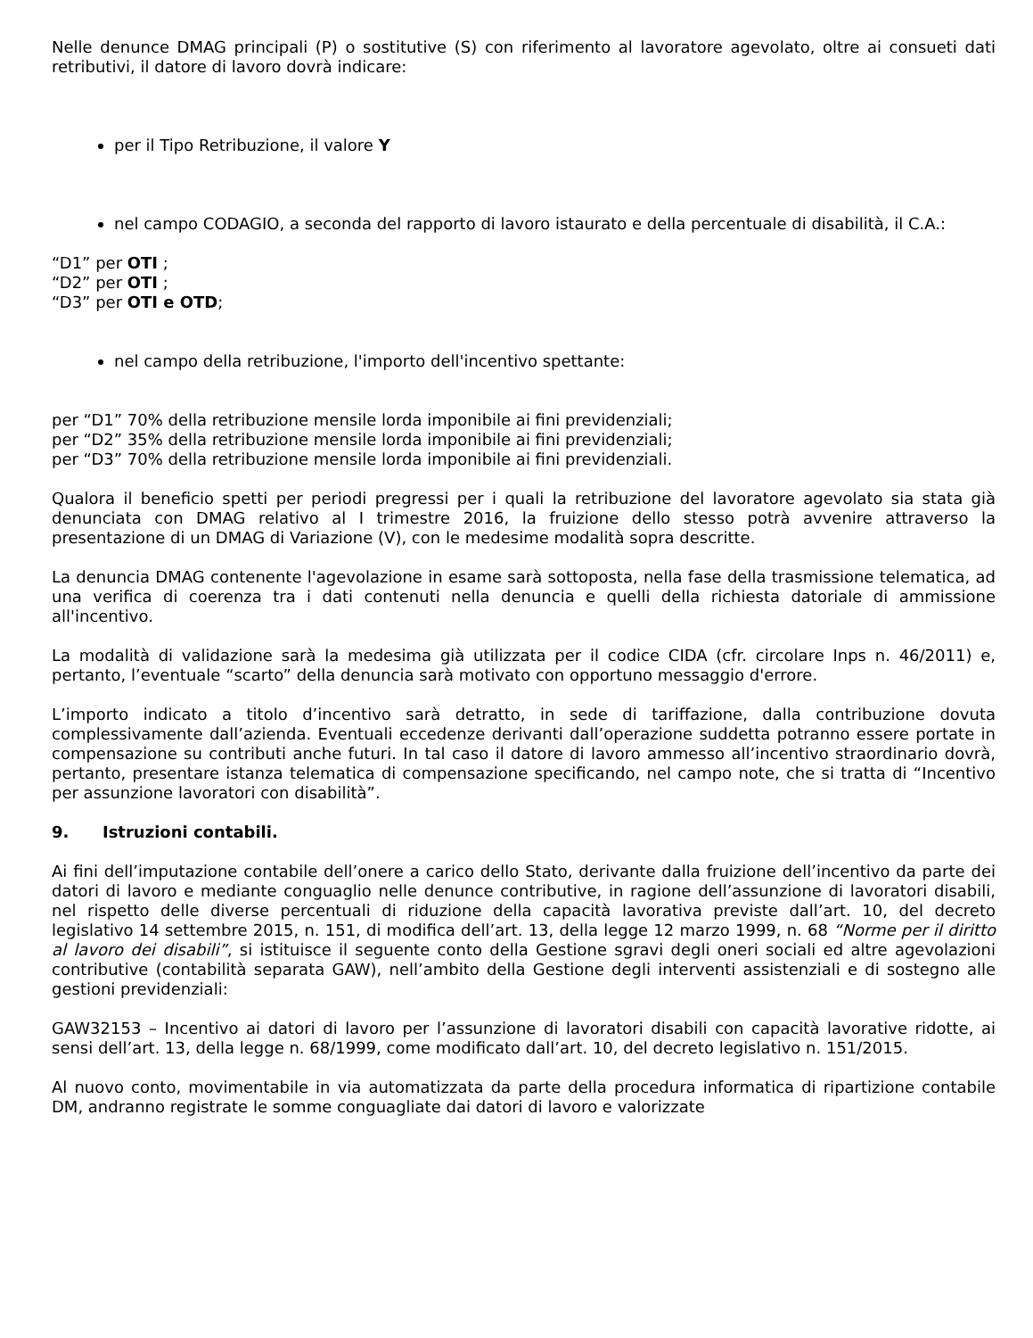Nelle denunce DMAG principali (P) o sostitutive (S) con riferimento al lavoratore agevolato, oltre ai consueti dati retributivi, il datore di lavoro dovrà indicare:
per il Tipo Retribuzione, il valore Y
nel campo CODAGIO, a seconda del rapporto di lavoro istaurato e della percentuale di disabilità, il C.A.:
“D1” per OTI ;
“D2” per OTI ;
“D3” per OTI e OTD;
nel campo della retribuzione, l'importo dell'incentivo spettante:
per “D1” 70% della retribuzione mensile lorda imponibile ai fini previdenziali;
per “D2” 35% della retribuzione mensile lorda imponibile ai fini previdenziali;
per “D3” 70% della retribuzione mensile lorda imponibile ai fini previdenziali.
Qualora il beneficio spetti per periodi pregressi per i quali la retribuzione del lavoratore agevolato sia stata già denunciata con DMAG relativo al I trimestre 2016, la fruizione dello stesso potrà avvenire attraverso la presentazione di un DMAG di Variazione (V), con le medesime modalità sopra descritte.
La denuncia DMAG contenente l'agevolazione in esame sarà sottoposta, nella fase della trasmissione telematica, ad una verifica di coerenza tra i dati contenuti nella denuncia e quelli della richiesta datoriale di ammissione all'incentivo.
La modalità di validazione sarà la medesima già utilizzata per il codice CIDA (cfr. circolare Inps n. 46/2011) e, pertanto, l’eventuale “scarto” della denuncia sarà motivato con opportuno messaggio d'errore.
L’importo indicato a titolo d’incentivo sarà detratto, in sede di tariffazione, dalla contribuzione dovuta complessivamente dall’azienda. Eventuali eccedenze derivanti dall’operazione suddetta potranno essere portate in compensazione su contributi anche futuri. In tal caso il datore di lavoro ammesso all’incentivo straordinario dovrà, pertanto, presentare istanza telematica di compensazione specificando, nel campo note, che si tratta di “Incentivo per assunzione lavoratori con disabilità”.
9. Istruzioni contabili.
Ai fini dell’imputazione contabile dell’onere a carico dello Stato, derivante dalla fruizione dell’incentivo da parte dei datori di lavoro e mediante conguaglio nelle denunce contributive, in ragione dell’assunzione di lavoratori disabili, nel rispetto delle diverse percentuali di riduzione della capacità lavorativa previste dall’art. 10, del decreto legislativo 14 settembre 2015, n. 151, di modifica dell’art. 13, della legge 12 marzo 1999, n. 68 “Norme per il diritto al lavoro dei disabili”, si istituisce il seguente conto della Gestione sgravi degli oneri sociali ed altre agevolazioni contributive (contabilità separata GAW), nell’ambito della Gestione degli interventi assistenziali e di sostegno alle gestioni previdenziali:
GAW32153 – Incentivo ai datori di lavoro per l’assunzione di lavoratori disabili con capacità lavorative ridotte, ai sensi dell’art. 13, della legge n. 68/1999, come modificato dall’art. 10, del decreto legislativo n. 151/2015.
Al nuovo conto, movimentabile in via automatizzata da parte della procedura informatica di ripartizione contabile DM, andranno registrate le somme conguagliate dai datori di lavoro e valorizzate